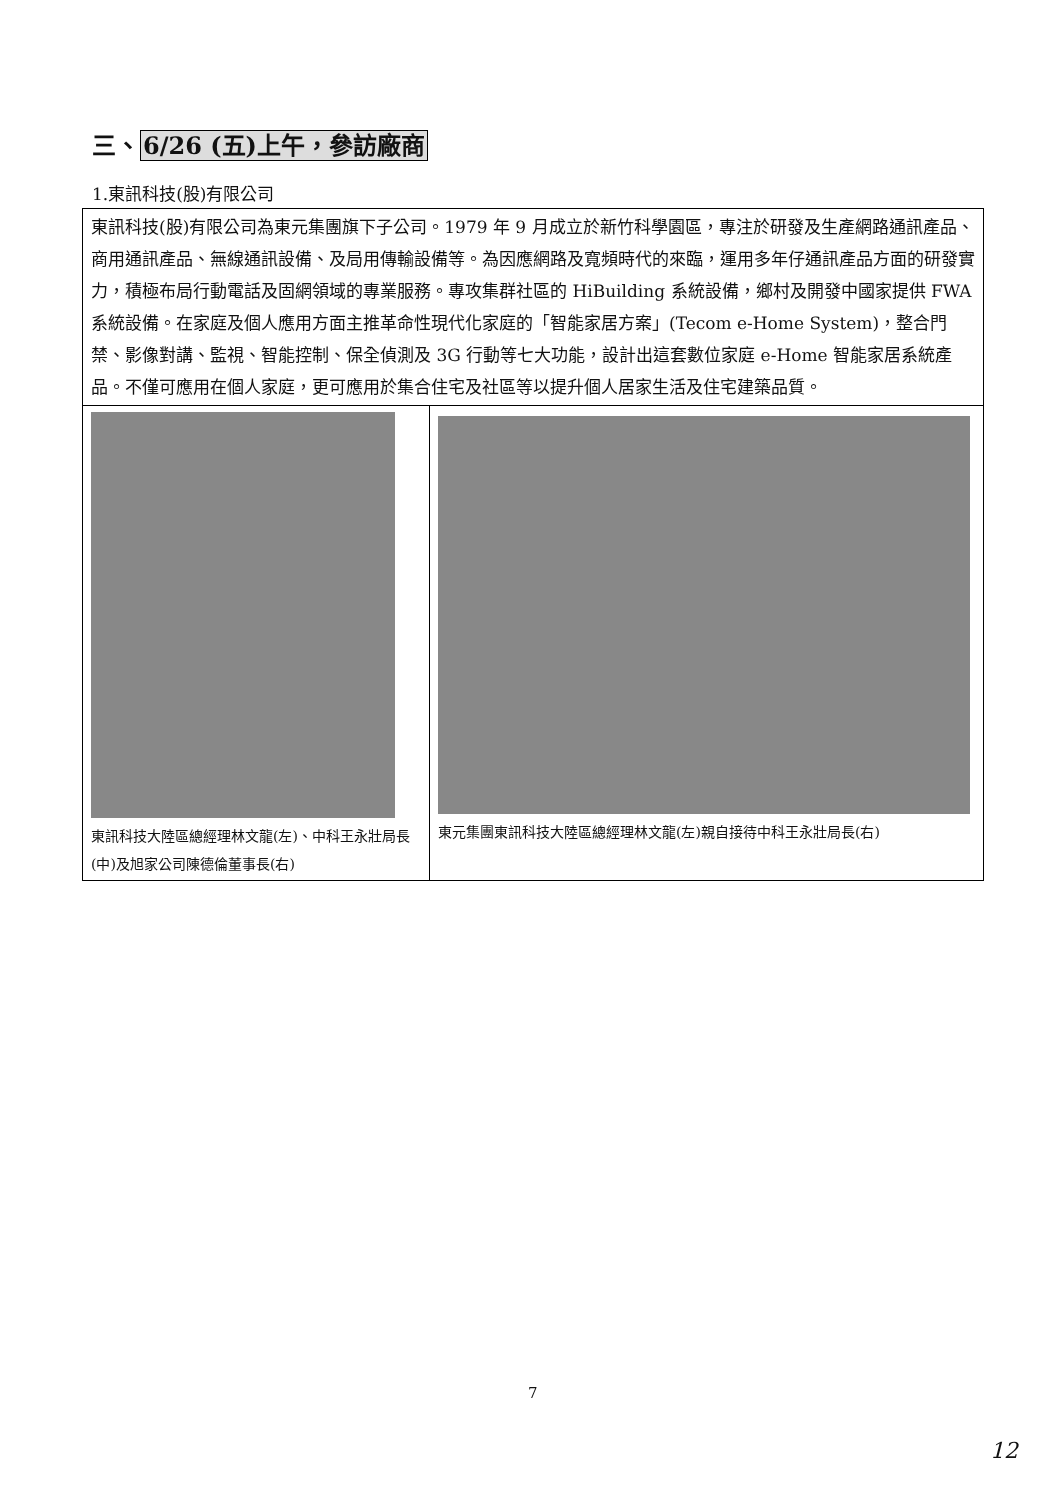三、6/26 (五)上午，參訪廠商
1.東訊科技(股)有限公司
| 東訊科技(股)有限公司為東元集團旗下子公司。1979 年 9 月成立於新竹科學園區，專注於研發及生產網路通訊產品、商用通訊產品、無線通訊設備、及局用傳輸設備等。為因應網路及寬頻時代的來臨，運用多年仔通訊產品方面的研發實力，積極布局行動電話及固網領域的專業服務。專攻集群社區的 HiBuilding 系統設備，鄉村及開發中國家提供 FWA 系統設備。在家庭及個人應用方面主推革命性現代化家庭的「智能家居方案」(Tecom e-Home System)，整合門禁、影像對講、監視、智能控制、保全偵測及 3G 行動等七大功能，設計出這套數位家庭 e-Home 智能家居系統產品。不僅可應用在個人家庭，更可應用於集合住宅及社區等以提升個人居家生活及住宅建築品質。 | |
| 東訊科技大陸區總經理林文龍(左)、中科王永壯局長(中)及旭家公司陳德倫董事長(右) | 東元集團東訊科技大陸區總經理林文龍(左)親自接待中科王永壯局長(右) |
7
12